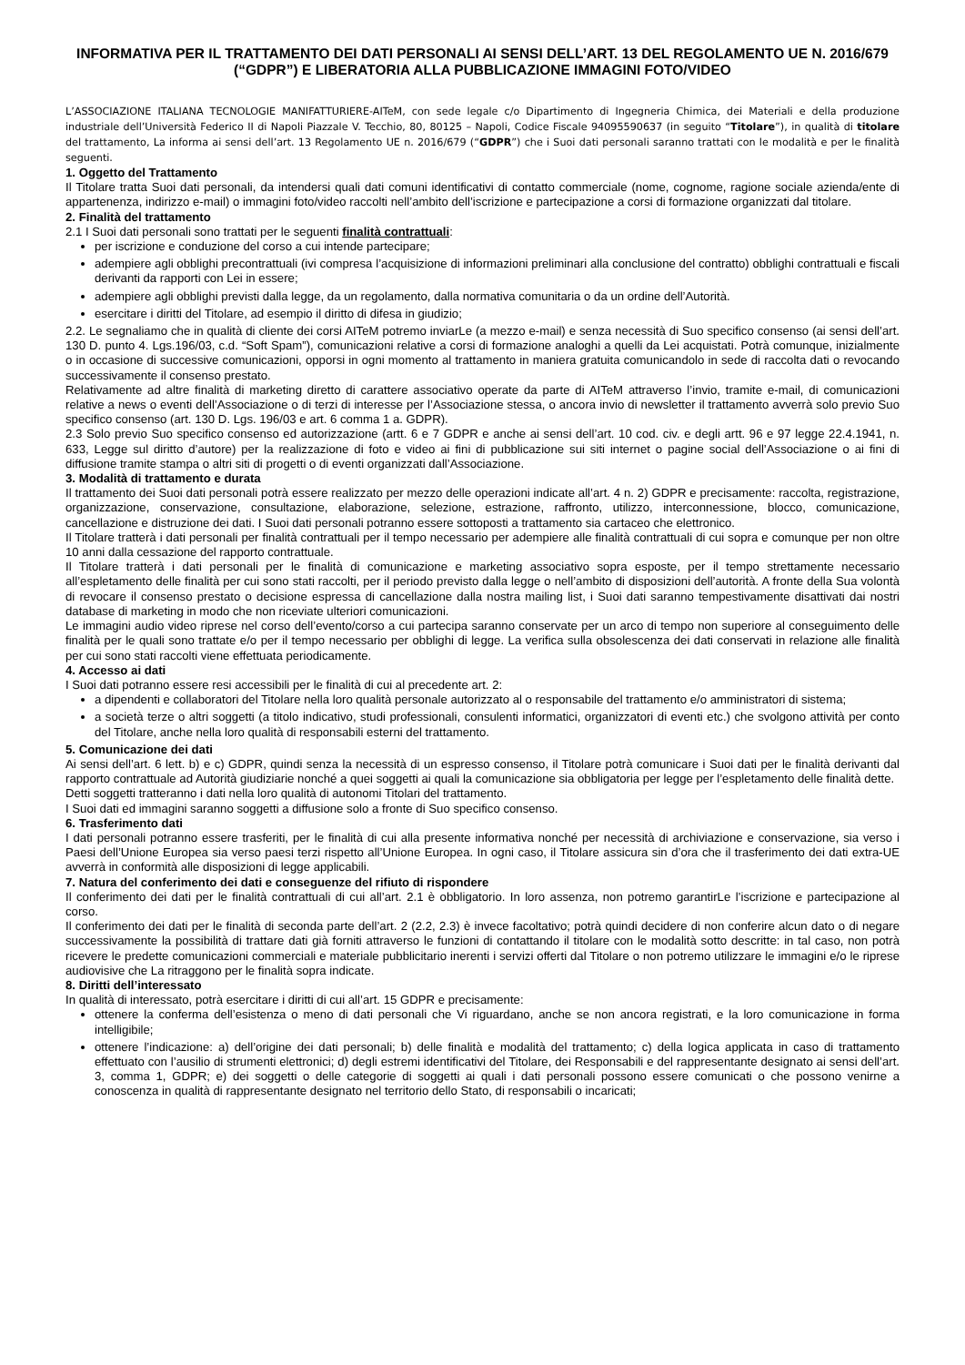INFORMATIVA PER IL TRATTAMENTO DEI DATI PERSONALI AI SENSI DELL’ART. 13 DEL REGOLAMENTO UE N. 2016/679 (“GDPR”) E LIBERATORIA ALLA PUBBLICAZIONE IMMAGINI FOTO/VIDEO
L’ASSOCIAZIONE ITALIANA TECNOLOGIE MANIFATTURIERE-AITeM, con sede legale c/o Dipartimento di Ingegneria Chimica, dei Materiali e della produzione industriale dell’Università Federico II di Napoli Piazzale V. Tecchio, 80, 80125 – Napoli, Codice Fiscale 94095590637 (in seguito “Titolare”), in qualità di titolare del trattamento, La informa ai sensi dell’art. 13 Regolamento UE n. 2016/679 (“GDPR”) che i Suoi dati personali saranno trattati con le modalità e per le finalità seguenti.
1. Oggetto del Trattamento
Il Titolare tratta Suoi dati personali, da intendersi quali dati comuni identificativi di contatto commerciale (nome, cognome, ragione sociale azienda/ente di appartenenza, indirizzo e-mail) o immagini foto/video raccolti nell’ambito dell’iscrizione e partecipazione a corsi di formazione organizzati dal titolare.
2. Finalità del trattamento
2.1 I Suoi dati personali sono trattati per le seguenti finalità contrattuali:
per iscrizione e conduzione del corso a cui intende partecipare;
adempiere agli obblighi precontrattuali (ivi compresa l’acquisizione di informazioni preliminari alla conclusione del contratto) obblighi contrattuali e fiscali derivanti da rapporti con Lei in essere;
adempiere agli obblighi previsti dalla legge, da un regolamento, dalla normativa comunitaria o da un ordine dell’Autorità.
esercitare i diritti del Titolare, ad esempio il diritto di difesa in giudizio;
2.2. Le segnaliamo che in qualità di cliente dei corsi AITeM potremo inviarLe (a mezzo e-mail) e senza necessità di Suo specifico consenso (ai sensi dell’art. 130 D. punto 4. Lgs.196/03, c.d. “Soft Spam”), comunicazioni relative a corsi di formazione analoghi a quelli da Lei acquistati. Potrà comunque, inizialmente o in occasione di successive comunicazioni, opporsi in ogni momento al trattamento in maniera gratuita comunicandolo in sede di raccolta dati o revocando successivamente il consenso prestato.
Relativamente ad altre finalità di marketing diretto di carattere associativo operate da parte di AITeM attraverso l’invio, tramite e-mail, di comunicazioni relative a news o eventi dell’Associazione o di terzi di interesse per l’Associazione stessa, o ancora invio di newsletter il trattamento avverrà solo previo Suo specifico consenso (art. 130 D. Lgs. 196/03 e art. 6 comma 1 a. GDPR).
2.3 Solo previo Suo specifico consenso ed autorizzazione (artt. 6 e 7 GDPR e anche ai sensi dell’art. 10 cod. civ. e degli artt. 96 e 97 legge 22.4.1941, n. 633, Legge sul diritto d’autore) per la realizzazione di foto e video ai fini di pubblicazione sui siti internet o pagine social dell’Associazione o ai fini di diffusione tramite stampa o altri siti di progetti o di eventi organizzati dall’Associazione.
3. Modalità di trattamento e durata
Il trattamento dei Suoi dati personali potrà essere realizzato per mezzo delle operazioni indicate all’art. 4 n. 2) GDPR e precisamente: raccolta, registrazione, organizzazione, conservazione, consultazione, elaborazione, selezione, estrazione, raffronto, utilizzo, interconnessione, blocco, comunicazione, cancellazione e distruzione dei dati. I Suoi dati personali potranno essere sottoposti a trattamento sia cartaceo che elettronico.
Il Titolare tratterà i dati personali per finalità contrattuali per il tempo necessario per adempiere alle finalità contrattuali di cui sopra e comunque per non oltre 10 anni dalla cessazione del rapporto contrattuale.
Il Titolare tratterà i dati personali per le finalità di comunicazione e marketing associativo sopra esposte, per il tempo strettamente necessario all’espletamento delle finalità per cui sono stati raccolti, per il periodo previsto dalla legge o nell’ambito di disposizioni dell’autorità. A fronte della Sua volontà di revocare il consenso prestato o decisione espressa di cancellazione dalla nostra mailing list, i Suoi dati saranno tempestivamente disattivati dai nostri database di marketing in modo che non riceviate ulteriori comunicazioni.
Le immagini audio video riprese nel corso dell’evento/corso a cui partecipa saranno conservate per un arco di tempo non superiore al conseguimento delle finalità per le quali sono trattate e/o per il tempo necessario per obblighi di legge. La verifica sulla obsolescenza dei dati conservati in relazione alle finalità per cui sono stati raccolti viene effettuata periodicamente.
4. Accesso ai dati
I Suoi dati potranno essere resi accessibili per le finalità di cui al precedente art. 2:
a dipendenti e collaboratori del Titolare nella loro qualità personale autorizzato al o responsabile del trattamento e/o amministratori di sistema;
a società terze o altri soggetti (a titolo indicativo, studi professionali, consulenti informatici, organizzatori di eventi etc.) che svolgono attività per conto del Titolare, anche nella loro qualità di responsabili esterni del trattamento.
5. Comunicazione dei dati
Ai sensi dell’art. 6 lett. b) e c) GDPR, quindi senza la necessità di un espresso consenso, il Titolare potrà comunicare i Suoi dati per le finalità derivanti dal rapporto contrattuale ad Autorità giudiziarie nonché a quei soggetti ai quali la comunicazione sia obbligatoria per legge per l’espletamento delle finalità dette.
Detti soggetti tratteranno i dati nella loro qualità di autonomi Titolari del trattamento.
I Suoi dati ed immagini saranno soggetti a diffusione solo a fronte di Suo specifico consenso.
6. Trasferimento dati
I dati personali potranno essere trasferiti, per le finalità di cui alla presente informativa nonché per necessità di archiviazione e conservazione, sia verso i Paesi dell’Unione Europea sia verso paesi terzi rispetto all’Unione Europea. In ogni caso, il Titolare assicura sin d’ora che il trasferimento dei dati extra-UE avverrà in conformità alle disposizioni di legge applicabili.
7. Natura del conferimento dei dati e conseguenze del rifiuto di rispondere
Il conferimento dei dati per le finalità contrattuali di cui all’art. 2.1 è obbligatorio. In loro assenza, non potremo garantirLe l’iscrizione e partecipazione al corso.
Il conferimento dei dati per le finalità di seconda parte dell’art. 2 (2.2, 2.3) è invece facoltativo; potrà quindi decidere di non conferire alcun dato o di negare successivamente la possibilità di trattare dati già forniti attraverso le funzioni di contattando il titolare con le modalità sotto descritte: in tal caso, non potrà ricevere le predette comunicazioni commerciali e materiale pubblicitario inerenti i servizi offerti dal Titolare o non potremo utilizzare le immagini e/o le riprese audiovisive che La ritraggono per le finalità sopra indicate.
8. Diritti dell’interessato
In qualità di interessato, potrà esercitare i diritti di cui all’art. 15 GDPR e precisamente:
ottenere la conferma dell’esistenza o meno di dati personali che Vi riguardano, anche se non ancora registrati, e la loro comunicazione in forma intelligibile;
ottenere l’indicazione: a) dell’origine dei dati personali; b) delle finalità e modalità del trattamento; c) della logica applicata in caso di trattamento effettuato con l’ausilio di strumenti elettronici; d) degli estremi identificativi del Titolare, dei Responsabili e del rappresentante designato ai sensi dell’art. 3, comma 1, GDPR; e) dei soggetti o delle categorie di soggetti ai quali i dati personali possono essere comunicati o che possono venirne a conoscenza in qualità di rappresentante designato nel territorio dello Stato, di responsabili o incaricati;